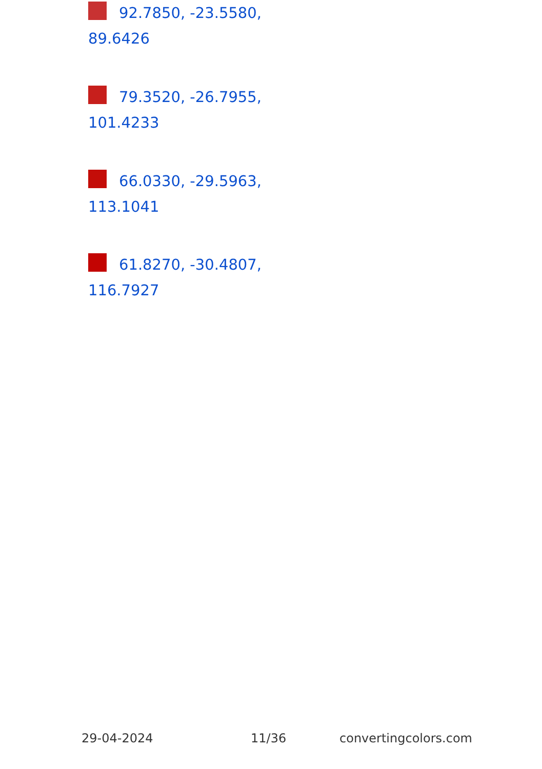92.7850, -23.5580, 89.6426
79.3520, -26.7955, 101.4233
66.0330, -29.5963, 113.1041
61.8270, -30.4807, 116.7927
29-04-2024 11/36 convertingcolors.com